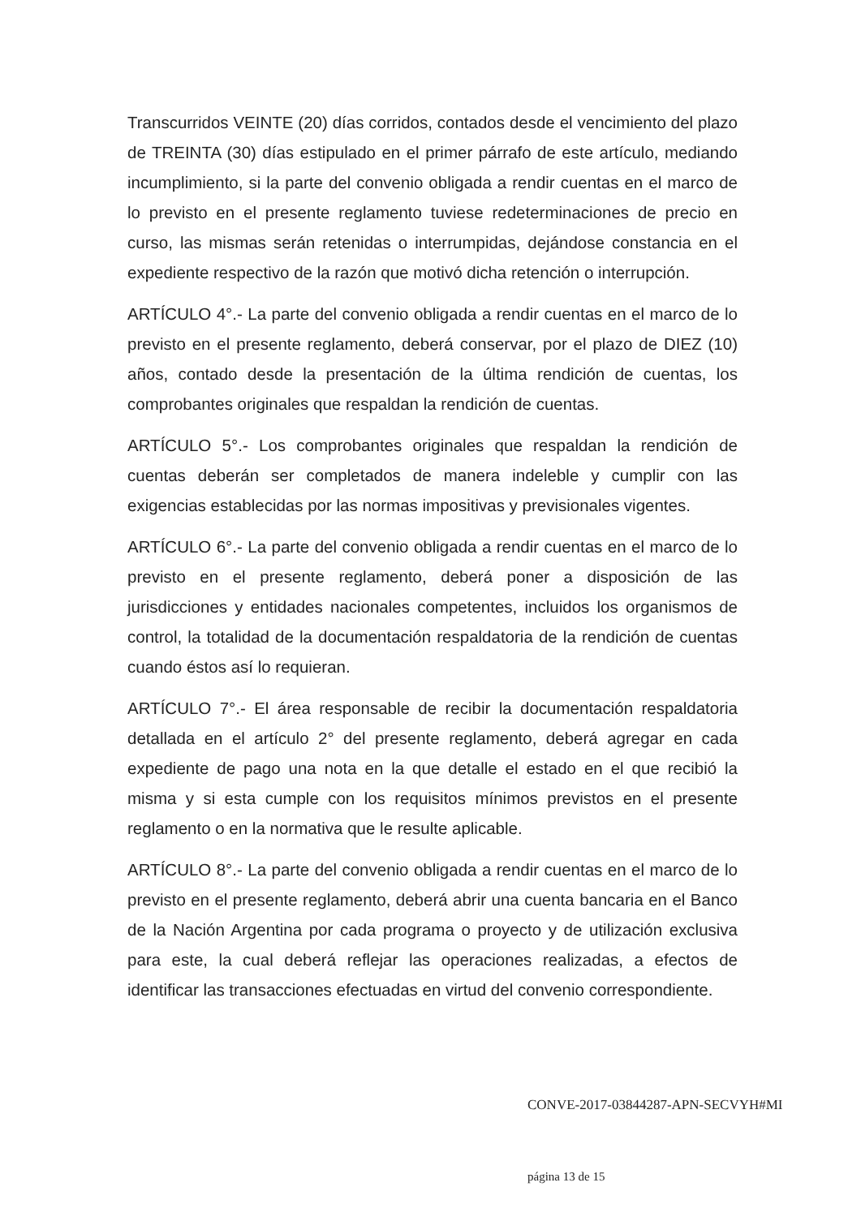Transcurridos VEINTE (20) días corridos, contados desde el vencimiento del plazo de TREINTA (30) días estipulado en el primer párrafo de este artículo, mediando incumplimiento, si la parte del convenio obligada a rendir cuentas en el marco de lo previsto en el presente reglamento tuviese redeterminaciones de precio en curso, las mismas serán retenidas o interrumpidas, dejándose constancia en el expediente respectivo de la razón que motivó dicha retención o interrupción.
ARTÍCULO 4°.- La parte del convenio obligada a rendir cuentas en el marco de lo previsto en el presente reglamento, deberá conservar, por el plazo de DIEZ (10) años, contado desde la presentación de la última rendición de cuentas, los comprobantes originales que respaldan la rendición de cuentas.
ARTÍCULO 5°.- Los comprobantes originales que respaldan la rendición de cuentas deberán ser completados de manera indeleble y cumplir con las exigencias establecidas por las normas impositivas y previsionales vigentes.
ARTÍCULO 6°.- La parte del convenio obligada a rendir cuentas en el marco de lo previsto en el presente reglamento, deberá poner a disposición de las jurisdicciones y entidades nacionales competentes, incluidos los organismos de control, la totalidad de la documentación respaldatoria de la rendición de cuentas cuando éstos así lo requieran.
ARTÍCULO 7°.- El área responsable de recibir la documentación respaldatoria detallada en el artículo 2° del presente reglamento, deberá agregar en cada expediente de pago una nota en la que detalle el estado en el que recibió la misma y si esta cumple con los requisitos mínimos previstos en el presente reglamento o en la normativa que le resulte aplicable.
ARTÍCULO 8°.- La parte del convenio obligada a rendir cuentas en el marco de lo previsto en el presente reglamento, deberá abrir una cuenta bancaria en el Banco de la Nación Argentina por cada programa o proyecto y de utilización exclusiva para este, la cual deberá reflejar las operaciones realizadas, a efectos de identificar las transacciones efectuadas en virtud del convenio correspondiente.
CONVE-2017-03844287-APN-SECVYH#MI
página 13 de 15